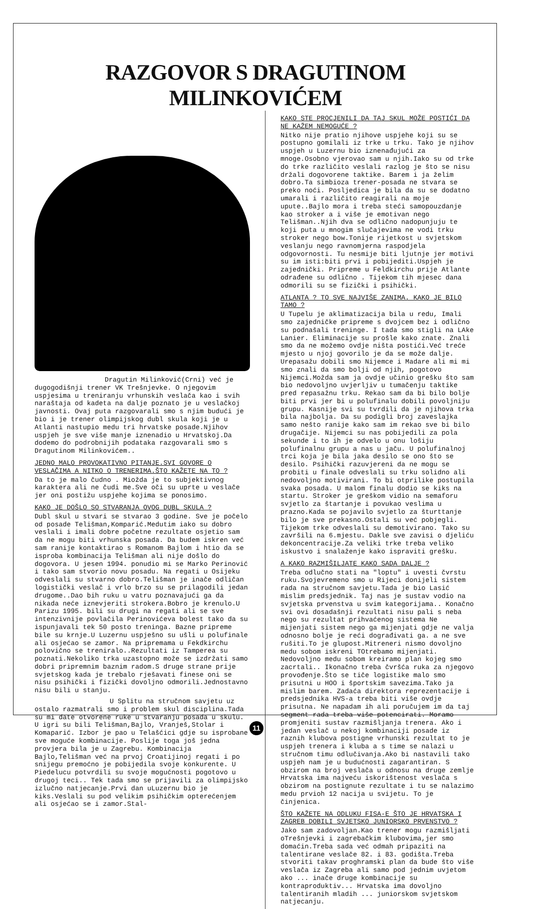RAZGOVOR S DRAGUTINOM MILINKOVIĆEM
Dragutin Milinković(Crni) već je dugogodišnji trener VK Trešnjevke. O njegovim uspjesima u treniranju vrhunskih veslača kao i svih naraštaja od kadeta na dalje poznato je u veslačkoj javnosti. Ovaj puta razgovarali smo s njim budući je bio i je trener olimpijskog dubl skula koji je u Atlanti nastupio medu tri hrvatske posade.Njihov uspjeh je sve više manje iznenadio u Hrvatskoj.Da dodemo do podrobnijih podataka razgovarali smo s Dragutinom Milinkovićem..
JEDNO MALO PROVOKATIVNO PITANJE.SVI GOVORE O VESLAČIMA A NITKO O TRENERIMA.ŠTO KAŽETE NA TO ?
Da to je malo čudno . Miožda je to subjektivnog karaktera ali ne čudi me.Sve oči su uprte u veslače jer oni postižu uspjehe kojima se ponosimo.
KAKO JE DOŠLO SO STVARANJA OVOG DUBL SKULA ?
Dubl skul u stvari se stvarao 3 godine. Sve je počelo od posade Telišman,Komparić.Medutim iako su dobro veslali i imali dobre početne rezultate osjetio sam da ne mogu biti vrhunska posada. Da budem iskren već sam ranije kontaktirao s Romanom Bajlom i htio da se isproba kombinacija Telišman ali nije došlo do dogovora. U jesen 1994. ponudio mi se Marko Perinović i tako sam stvorio novu posadu. Na regati u Osijeku odveslali su stvarno dobro.Telišman je inače odličan logistički veslač i vrlo brzo su se prilagodili jedan drugome..Dao bih ruku u vatru poznavajući ga da nikada neće iznevjeriti strokera.Bobro je krenulo.U Parizu 1995. bili su drugi na regati ali se sve intenzivnije povlačila Perinovićeva bolest tako da su ispunjavali tek 50 posto treninga. Bazne pripreme bile su krnje.U Luzernu uspješno su ušli u polufinale ali osjećao se zamor. Na pripremama u Fekdkirchu polovično se treniralo..Rezultati iz Tamperea su poznati.Nekoliko trka uzastopno može se izdržati samo dobri pripremnim baznim radom.S druge strane prije svjetskog kada je trebalo rješavati finese oni se nisu psihički i fizički dovoljno odmorili.Jednostavno nisu bili u stanju.
U Splitu na stručnom savjetu uz ostalo razmatrali smo i problem skul disciplina.Tada su mi date otvorene ruke u stvaranju posada u skulu. U igri su bili Telišman,Bajlo, Vranješ,Stolar i Komaparić. Izbor je pao u Telašćici gdje su isprobane sve moguće kombinacije. Poslije toga još jedna provjera bila je u Zagrebu. Kombinacija Bajlo,Telišman već na prvoj Croatijinoj regati i po snijegu premoćno je pobijedila svoje konkurente. U Piedelucu potvrdili su svoje mogućnosti pogotovo u drugoj teci.. Tek tada smo se prijavili za olimpijsko izlučno natjecanje.Prvi dan uLuzernu bio je kiks.Veslali su pod velikim psihičkim opterećenjem ali osjećao se i zamor.Stal-
KAKO STE PROCJENILI DA TAJ SKUL MOŽE POSTIĆI DA NE KAŽEM NEMOGUĆE ?
Nitko nije pratio njihove uspjehe koji su se postupno gomilali iz trke u trku. Tako je njihov uspjeh u Luzernu bio iznenađujući za mnoge.Osobno vjerovao sam u njih.Iako su od trke do trke različito veslali razlog je što se nisu držali dogovorene taktike. Barem i ja želim dobro.Ta simbioza trener-posada ne stvara se preko noći. Posljedica je bila da su se dodatno umarali i različito reagirali na moje upute..Bajlo mora i treba steći samopouzdanje kao stroker a i više je emotivan nego Telišman..Njih dva se odlično nadopunjuju te koji puta u mnogim slučajevima ne vodi trku stroker nego bow.Tonije rijetkost u svjetskom veslanju nego ravnomjerna raspodjela odgovornosti. Tu nesmije biti ljutnje jer motivi su im isti:biti prvi i pobijediti.Uspjeh je zajednički. Pripreme u Feldkirchu prije Atlante odrađene su odlično . Tijekom tih mjesec dana odmorili su se fizički i psihički.
ATLANTA ? TO SVE NAJVIŠE ZANIMA. KAKO JE BILO TAMO ?
U Tupelu je aklimatizacija bila u redu, Imali smo zajedničke pripreme s dvojcem bez i odlično su podnašali treninge. I tada smo stigli na LAke Lanier. Eliminacije su prošle kako znate. Znali smo da ne možemo ovdje ništa postići.Već treće mjesto u njoj govorilo je da se može dalje. Urepasažu dobili smo Nijemce i Madare ali mi mi smo znali da smo bolji od njih, pogotovo Nijemci.Možda sam ja ovdje učinio grešku što sam bio nedovoljno uvjerljiv u tumačenju taktike pred repasažnu trku. Rekao sam da bi bilo bolje biti prvi jer bi u polufinalu dobili povoljniju grupu. Kasnije svi su tvrdili da je njihova trka bila najbolja. Da su podigli broj zaveslajka samo nešto ranije kako sam im rekao sve bi bilo drugačije. Nijemci su nas pobijedili za pola sekunde i to ih je odvelo u onu lošiju polufinalnu grupu a nas u jaču. U polufinalnoj trci koja je bila jaka desilo se ono što se desilo. Psihički razuvjereni da ne mogu se probiti u finale odveslali su trku solidno ali nedovoljno motivirani. To bi otprilike postupila svaka posada. U malom finalu dodio se kiks na startu. Stroker je greškom vidio na semaforu svjetlo za štartanje i povukao veslima u prazno.Kada se pojavilo svjetlo za šturttanje bilo je sve prekasno.Ostali su već pobjegli. Tijekom trke odveslali su demotivirano. Tako su završili na 6.mjestu. Dakle sve zavisi o djeliću dekoncentracije.Za veliki trke treba veliko iskustvo i snalaženje kako ispraviti grešku.
A KAKO RAZMIŠILJATE KAKO SADA DALJE ?
Treba odlučno stati na "loptu" i uvesti čvrstu ruku.Svojevremeno smo u Rijeci donijeli sistem rada na stručnom savjetu.Tada je bio Lasić mislim predsjednik. Taj nas je sustav vodio na svjetska prvenstva u svim kategorijama.. Konačno svi ovi dosadašnji rezultati nisu pali s neba nego su rezultat prihvaćenog sistema Ne mijenjati sistem nego ga mijenjati gdje ne valja odnosno bolje je reći dograđivati ga. a ne sve rušiti.To je glupost.Mitreneri nismo dovoljno medu sobom iskreni TOtrebamo mijenjati. Nedovoljno medu sobom kreiramo plan kojeg smo zacrtali.. Ikonačno treba čvršća ruka za njegovo provođenje.Što se tiče logistike malo smo prisutni u HOO i športskim savezima.Tako ja mislim barem. Zadaća direktora reprezentacije i predsjednika HVS-a treba biti više ovdje prisutna. Ne napadam ih ali poručujem im da taj segment rada treba više potencirati. Moramo promjeniti sustav razmišljanja trenera. Ako i jedan veslač u nekoj kombinaciji posade iz raznih klubova postigne vrhunski rezultat to je uspjeh trenera i kluba a s time se nalazi u stručnom timu odlučivanja.Ako bi nastavili tako uspjeh nam je u budućnosti zagarantiran. S obzirom na broj veslača u odnosu na druge zemlje Hrvatska ima najveću iskorištenost veslača s obzirom na postignute rezultate i tu se nalazimo medu prvioh 12 nacija u svijetu. To je činjenica.
ŠTO KAŽETE NA ODLUKU FISA-E ŠTO JE HRVATSKA I ZAGREB DOBILI SVJETSKO JUNIORSKO PRVENSTVO ?
Jako sam zadovoljan.Kao trener mogu razmišljati oTrešnjevki i zagrebačkim klubovima,jer smo domaćin.Treba sada već odmah pripaziti na talentirane veslače 82. i 83. godišta.Treba stvoriti takav proghramski plan da bude što više veslača iz Zagreba ali samo pod jednim uvjetom ako ... inače druge kombinacije su kontraproduktiv... Hrvatska ima dovoljno talentiranih mladih ... juniorskom svjetskom natjecanju.
11